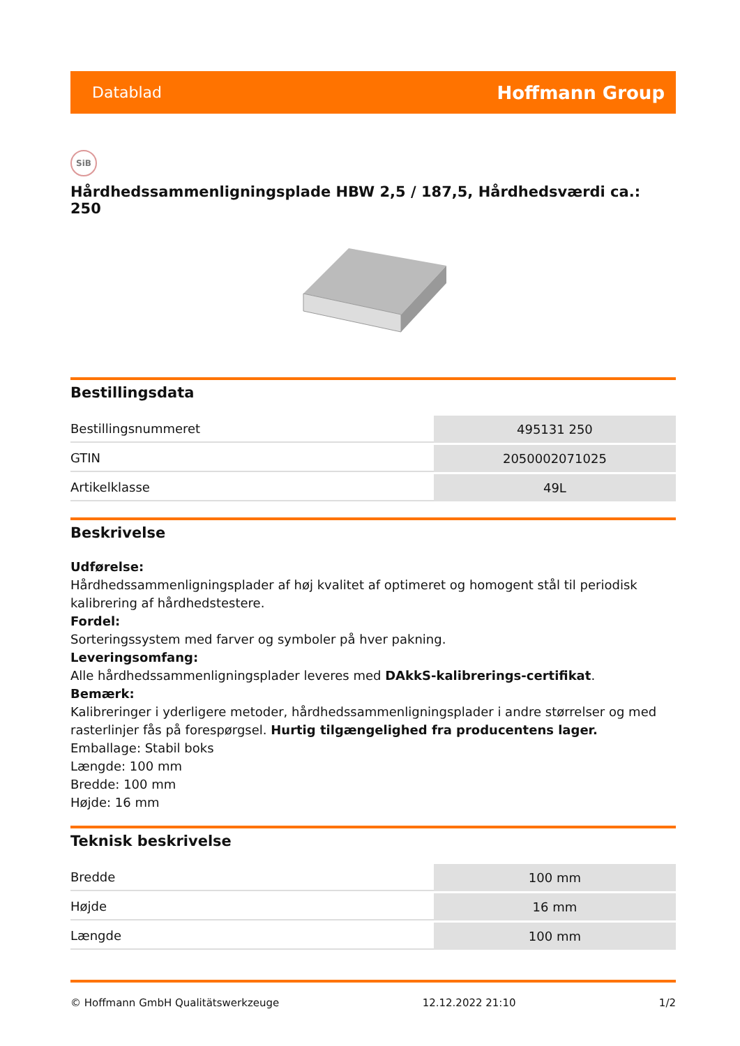Datablad Hoffmann Group
SiB
Hårdhedssammenligningsplade HBW 2,5 / 187,5, Hårdhedsværdi ca.: 250
Bestillingsdata
| Bestillingsnummeret | 495131 250 |
| GTIN | 2050002071025 |
| Artikelklasse | 49L |
Beskrivelse
Udførelse:
Hårdhedssammenligningsplader af høj kvalitet af optimeret og homogent stål til periodisk kalibrering af hårdhedstestere.
Fordel:
Sorteringssystem med farver og symboler på hver pakning.
Leveringsomfang:
Alle hårdhedssammenligningsplader leveres med DAkkS-kalibrerings-certifikat.
Bemærk:
Kalibreringer i yderligere metoder, hårdhedssammenligningsplader i andre størrelser og med rasterlinjer fås på forespørgsel. Hurtig tilgængelighed fra producentens lager.
Emballage: Stabil boks
Længde: 100 mm
Bredde: 100 mm
Højde: 16 mm
Teknisk beskrivelse
| Bredde | 100 mm |
| Højde | 16 mm |
| Længde | 100 mm |
© Hoffmann GmbH Qualitätswerkzeuge 12.12.2022 21:10 1/2